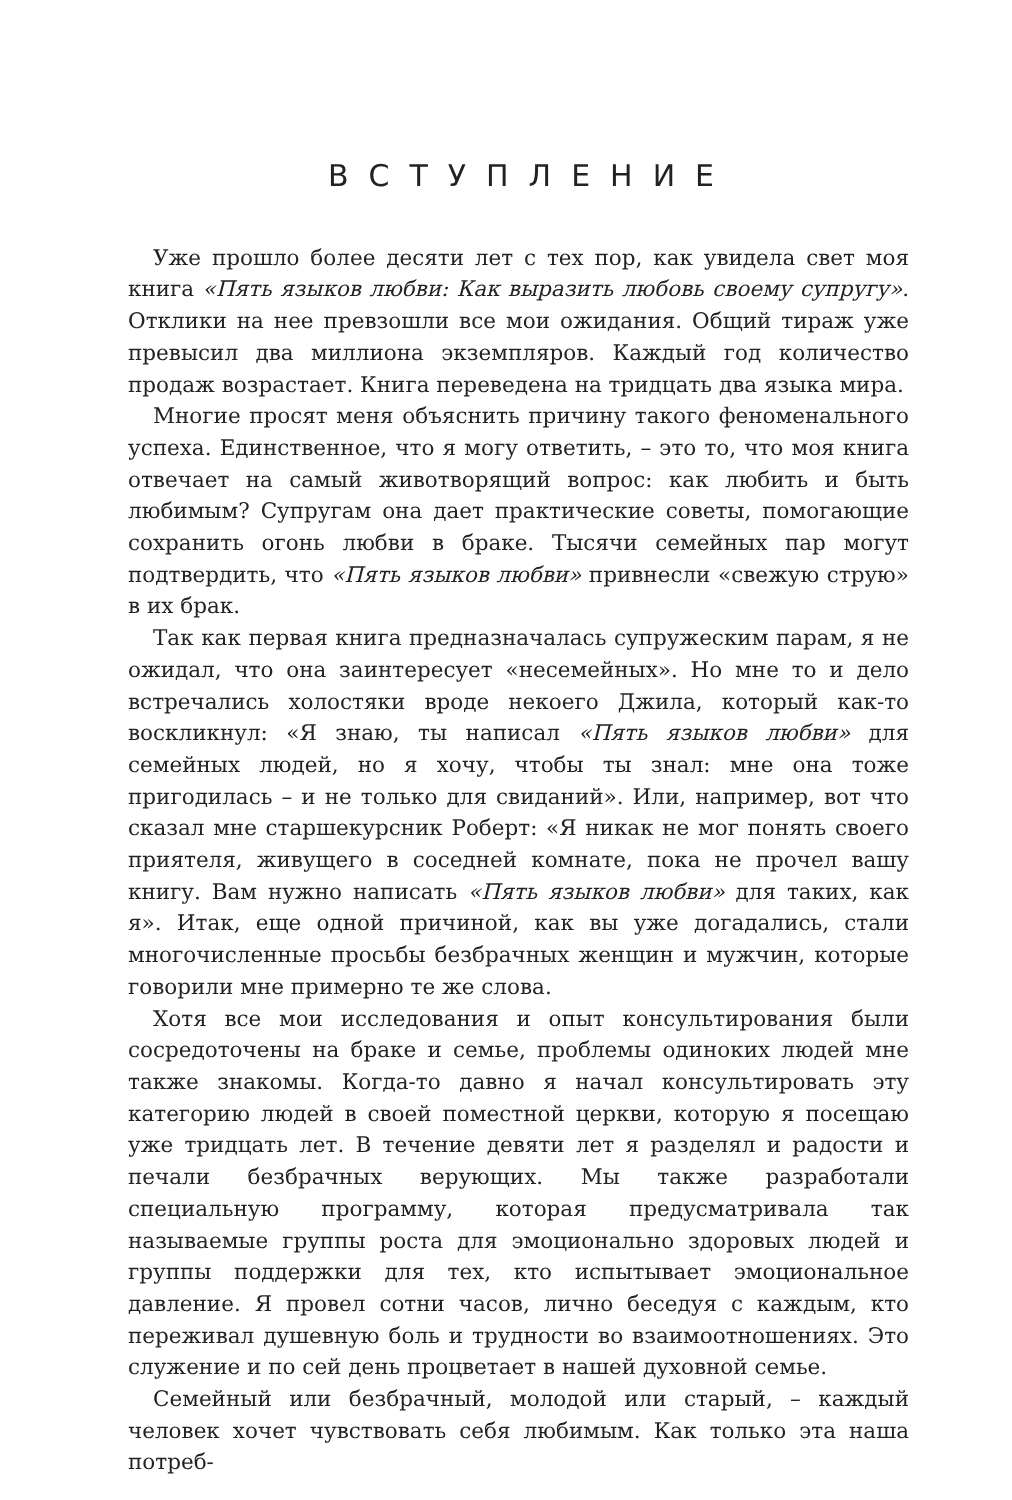ВСТУПЛЕНИЕ
Уже прошло более десяти лет с тех пор, как увидела свет моя книга «Пять языков любви: Как выразить любовь своему супругу». Отклики на нее превзошли все мои ожидания. Общий тираж уже превысил два миллиона экземпляров. Каждый год количество продаж возрастает. Книга переведена на тридцать два языка мира.
Многие просят меня объяснить причину такого феноменального успеха. Единственное, что я могу ответить, – это то, что моя книга отвечает на самый животворящий вопрос: как любить и быть любимым? Супругам она дает практические советы, помогающие сохранить огонь любви в браке. Тысячи семейных пар могут подтвердить, что «Пять языков любви» привнесли «свежую струю» в их брак.
Так как первая книга предназначалась супружеским парам, я не ожидал, что она заинтересует «несемейных». Но мне то и дело встречались холостяки вроде некоего Джила, который как-то воскликнул: «Я знаю, ты написал «Пять языков любви» для семейных людей, но я хочу, чтобы ты знал: мне она тоже пригодилась – и не только для свиданий». Или, например, вот что сказал мне старшекурсник Роберт: «Я никак не мог понять своего приятеля, живущего в соседней комнате, пока не прочел вашу книгу. Вам нужно написать «Пять языков любви» для таких, как я». Итак, еще одной причиной, как вы уже догадались, стали многочисленные просьбы безбрачных женщин и мужчин, которые говорили мне примерно те же слова.
Хотя все мои исследования и опыт консультирования были сосредоточены на браке и семье, проблемы одиноких людей мне также знакомы. Когда-то давно я начал консультировать эту категорию людей в своей поместной церкви, которую я посещаю уже тридцать лет. В течение девяти лет я разделял и радости и печали безбрачных верующих. Мы также разработали специальную программу, которая предусматривала так называемые группы роста для эмоционально здоровых людей и группы поддержки для тех, кто испытывает эмоциональное давление. Я провел сотни часов, лично беседуя с каждым, кто переживал душевную боль и трудности во взаимоотношениях. Это служение и по сей день процветает в нашей духовной семье.
Семейный или безбрачный, молодой или старый, – каждый человек хочет чувствовать себя любимым. Как только эта наша потреб-